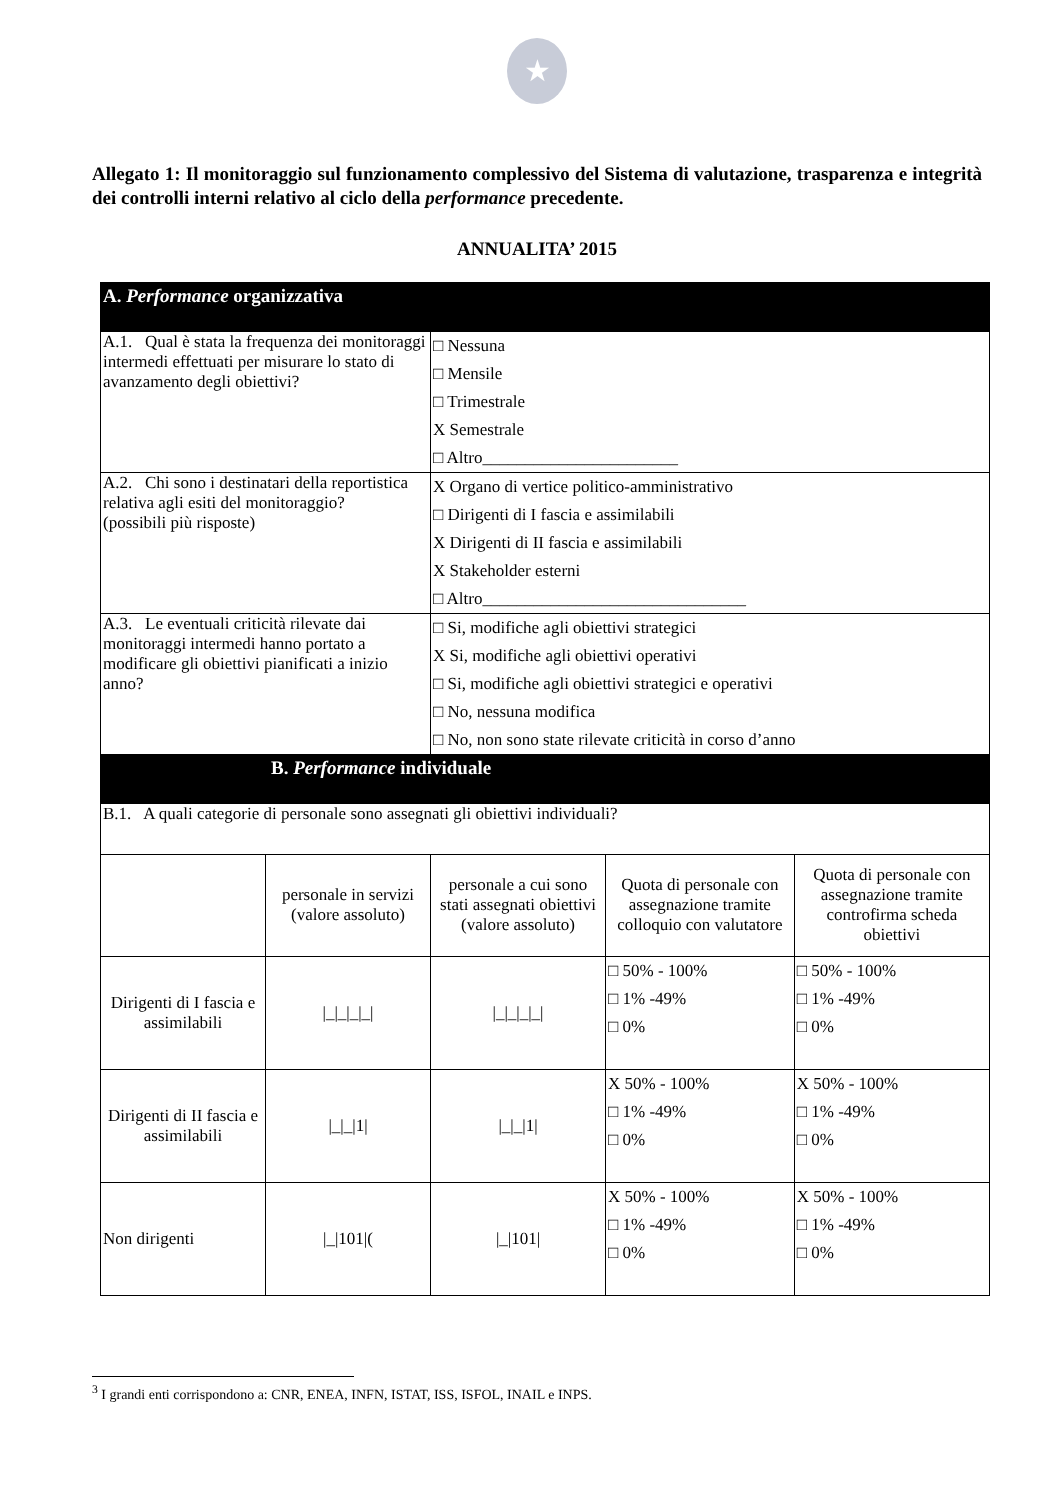★
Allegato 1: Il monitoraggio sul funzionamento complessivo del Sistema di valutazione, trasparenza e integrità dei controlli interni relativo al ciclo della performance precedente.
ANNUALITA’ 2015
| A. Performance organizzativa | | | | |
| A.1. Qual è stata la frequenza dei monitoraggi intermedi effettuati per misurare lo stato di avanzamento degli obiettivi? | | □ Nessuna □ Mensile □ Trimestrale X Semestrale □ Altro_______________________ | | |
| A.2. Chi sono i destinatari della reportistica relativa agli esiti del monitoraggio? (possibili più risposte) | | X Organo di vertice politico-amministrativo □ Dirigenti di I fascia e assimilabili X Dirigenti di II fascia e assimilabili X Stakeholder esterni □ Altro_______________________________ | | |
| A.3. Le eventuali criticità rilevate dai monitoraggi intermedi hanno portato a modificare gli obiettivi pianificati a inizio anno? | | □ Si, modifiche agli obiettivi strategici X Si, modifiche agli obiettivi operativi □ Si, modifiche agli obiettivi strategici e operativi □ No, nessuna modifica □ No, non sono state rilevate criticità in corso d’anno | | |
| B. Performance individuale | | | | |
| B.1. A quali categorie di personale sono assegnati gli obiettivi individuali? | | | | |
| | personale in servizi (valore assoluto) | personale a cui sono stati assegnati obiettivi (valore assoluto) | Quota di personale con assegnazione tramite colloquio con valutatore | Quota di personale con assegnazione tramite controfirma scheda obiettivi |
| Dirigenti di I fascia e assimilabili | /_/_/_/_/ | /_/_/_/_/ | □ 50% - 100% □ 1% -49% □ 0% | □ 50% - 100% □ 1% -49% □ 0% |
| Dirigenti di II fascia e assimilabili | /_/_/1/ | /_/_/1/ | X 50% - 100% □ 1% -49% □ 0% | X 50% - 100% □ 1% -49% □ 0% |
| Non dirigenti | /_/101/( | /_/101/ | X 50% - 100% □ 1% -49% □ 0% | X 50% - 100% □ 1% -49% □ 0% |
<sup>3</sup> I grandi enti corrispondono a: CNR, ENEA, INFN, ISTAT, ISS, ISFOL, INAIL e INPS.